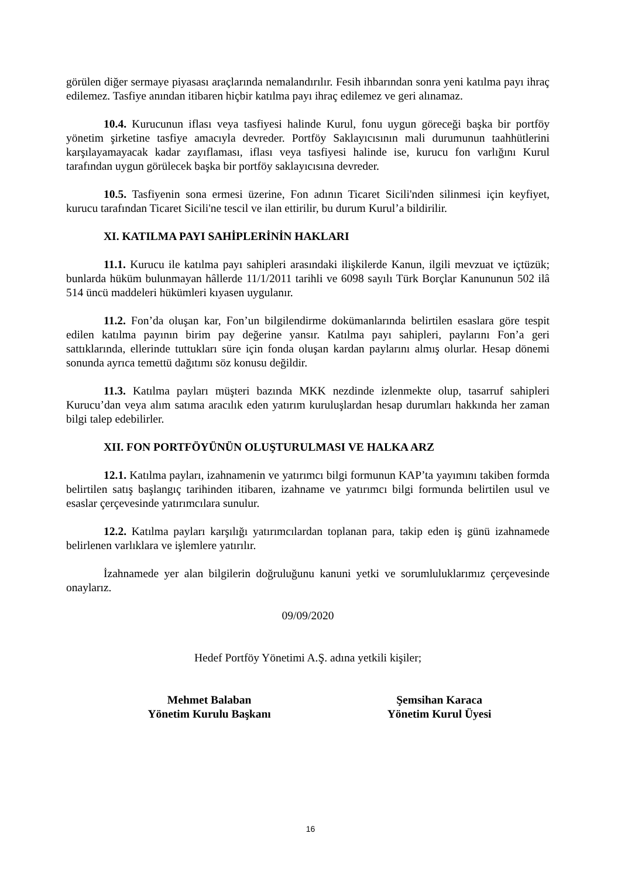görülen diğer sermaye piyasası araçlarında nemalandırılır. Fesih ihbarından sonra yeni katılma payı ihraç edilemez. Tasfiye anından itibaren hiçbir katılma payı ihraç edilemez ve geri alınamaz.
10.4. Kurucunun iflası veya tasfiyesi halinde Kurul, fonu uygun göreceği başka bir portföy yönetim şirketine tasfiye amacıyla devreder. Portföy Saklayıcısının mali durumunun taahhütlerini karşılayamayacak kadar zayıflaması, iflası veya tasfiyesi halinde ise, kurucu fon varlığını Kurul tarafından uygun görülecek başka bir portföy saklayıcısına devreder.
10.5. Tasfiyenin sona ermesi üzerine, Fon adının Ticaret Sicili'nden silinmesi için keyfiyet, kurucu tarafından Ticaret Sicili'ne tescil ve ilan ettirilir, bu durum Kurul’a bildirilir.
XI. KATILMA PAYI SAHİPLERİNİN HAKLARI
11.1. Kurucu ile katılma payı sahipleri arasındaki ilişkilerde Kanun, ilgili mevzuat ve içtüzük; bunlarda hüküm bulunmayan hâllerde 11/1/2011 tarihli ve 6098 sayılı Türk Borçlar Kanununun 502 ilâ 514 üncü maddeleri hükümleri kıyasen uygulanır.
11.2. Fon’da oluşan kar, Fon’un bilgilendirme dokümanlarında belirtilen esaslara göre tespit edilen katılma payının birim pay değerine yansır. Katılma payı sahipleri, paylarını Fon’a geri sattıklarında, ellerinde tuttukları süre için fonda oluşan kardan paylarını almış olurlar. Hesap dönemi sonunda ayrıca temettü dağıtımı söz konusu değildir.
11.3. Katılma payları müşteri bazında MKK nezdinde izlenmekte olup, tasarruf sahipleri Kurucu’dan veya alım satıma aracılık eden yatırım kuruluşlardan hesap durumları hakkında her zaman bilgi talep edebilirler.
XII. FON PORTFÖYÜNÜN OLUŞTURULMASI VE HALKA ARZ
12.1. Katılma payları, izahnamenin ve yatırımcı bilgi formunun KAP’ta yayımını takiben formda belirtilen satış başlangıç tarihinden itibaren, izahname ve yatırımcı bilgi formunda belirtilen usul ve esaslar çerçevesinde yatırımcılara sunulur.
12.2. Katılma payları karşılığı yatırımcılardan toplanan para, takip eden iş günü izahnamede belirlenen varlıklara ve işlemlere yatırılır.
İzahnamede yer alan bilgilerin doğruluğunu kanuni yetki ve sorumluluklarımız çerçevesinde onaylarız.
09/09/2020
Hedef Portföy Yönetimi A.Ş. adına yetkili kişiler;
Mehmet Balaban
Yönetim Kurulu Başkanı
Şemsihan Karaca
Yönetim Kurul Üyesi
16